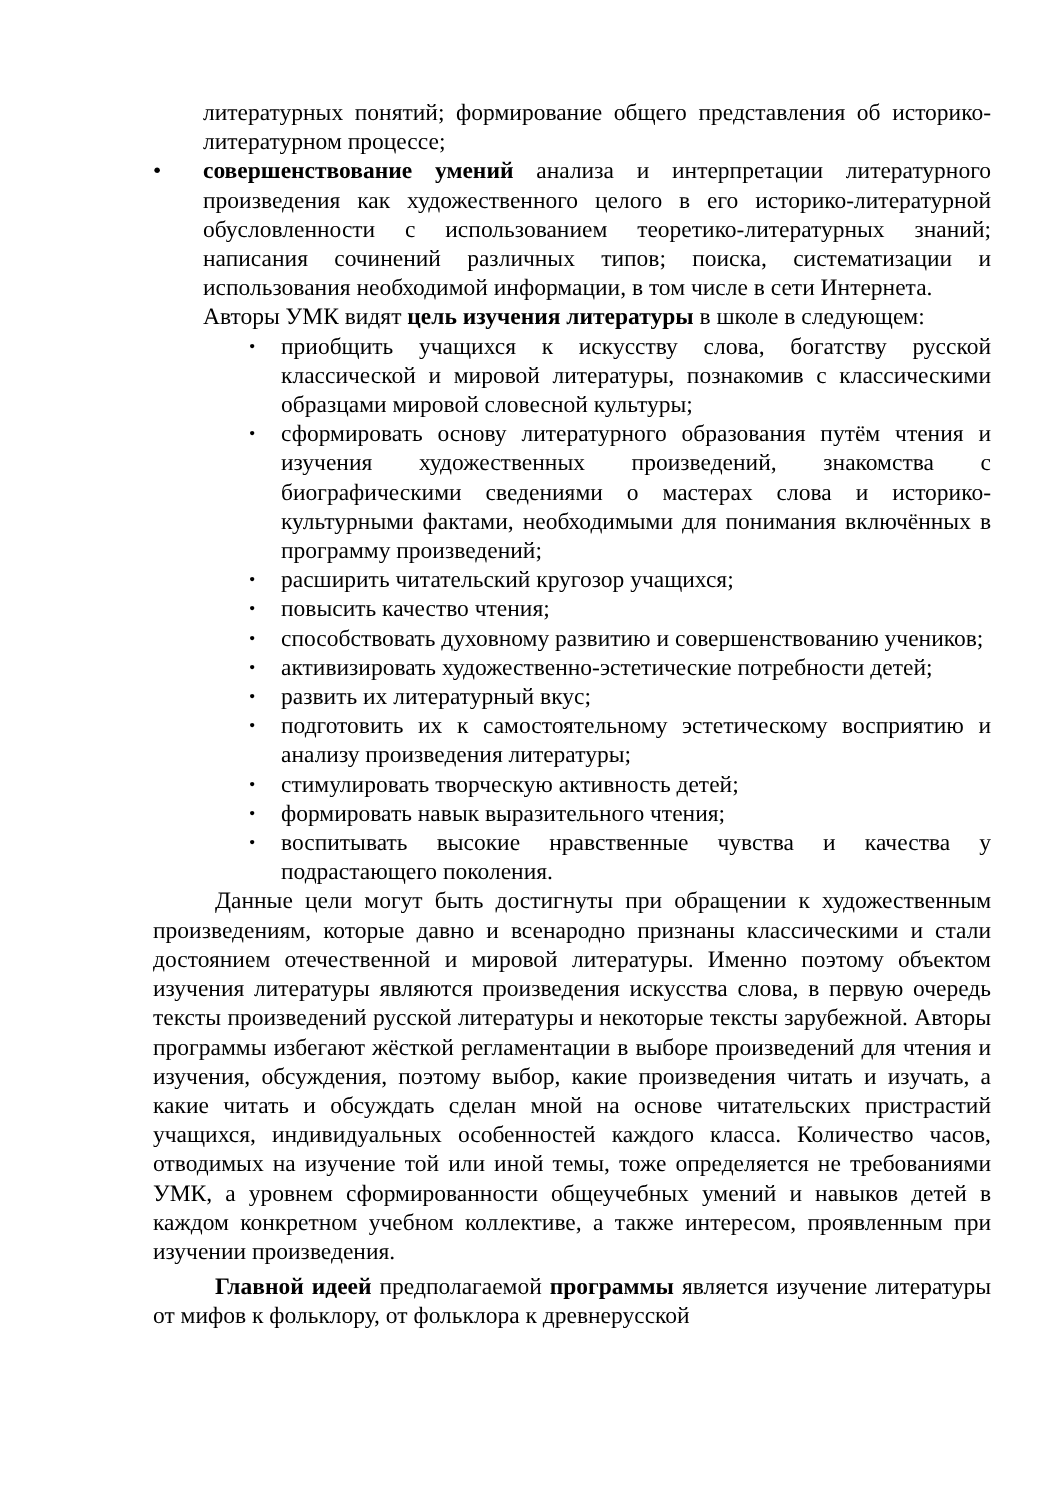литературных понятий; формирование общего представления об историко-литературном процессе;
• совершенствование умений анализа и интерпретации литературного произведения как художественного целого в его историко-литературной обусловленности с использованием теоретико-литературных знаний; написания сочинений различных типов; поиска, систематизации и использования необходимой информации, в том числе в сети Интернета.
Авторы УМК видят цель изучения литературы в школе в следующем:
• приобщить учащихся к искусству слова, богатству русской классической и мировой литературы, познакомив с классическими образцами мировой словесной культуры;
• сформировать основу литературного образования путём чтения и изучения художественных произведений, знакомства с биографическими сведениями о мастерах слова и историко-культурными фактами, необходимыми для понимания включённых в программу произведений;
• расширить читательский кругозор учащихся;
• повысить качество чтения;
• способствовать духовному развитию и совершенствованию учеников;
• активизировать художественно-эстетические потребности детей;
• развить их литературный вкус;
• подготовить их к самостоятельному эстетическому восприятию и анализу произведения литературы;
• стимулировать творческую активность детей;
• формировать навык выразительного чтения;
• воспитывать высокие нравственные чувства и качества у подрастающего поколения.
Данные цели могут быть достигнуты при обращении к художественным произведениям, которые давно и всенародно признаны классическими и стали достоянием отечественной и мировой литературы. Именно поэтому объектом изучения литературы являются произведения искусства слова, в первую очередь тексты произведений русской литературы и некоторые тексты зарубежной. Авторы программы избегают жёсткой регламентации в выборе произведений для чтения и изучения, обсуждения, поэтому выбор, какие произведения читать и изучать, а какие читать и обсуждать сделан мной на основе читательских пристрастий учащихся, индивидуальных особенностей каждого класса. Количество часов, отводимых на изучение той или иной темы, тоже определяется не требованиями УМК, а уровнем сформированности общеучебных умений и навыков детей в каждом конкретном учебном коллективе, а также интересом, проявленным при изучении произведения.
Главной идеей предполагаемой программы является изучение литературы от мифов к фольклору, от фольклора к древнерусской